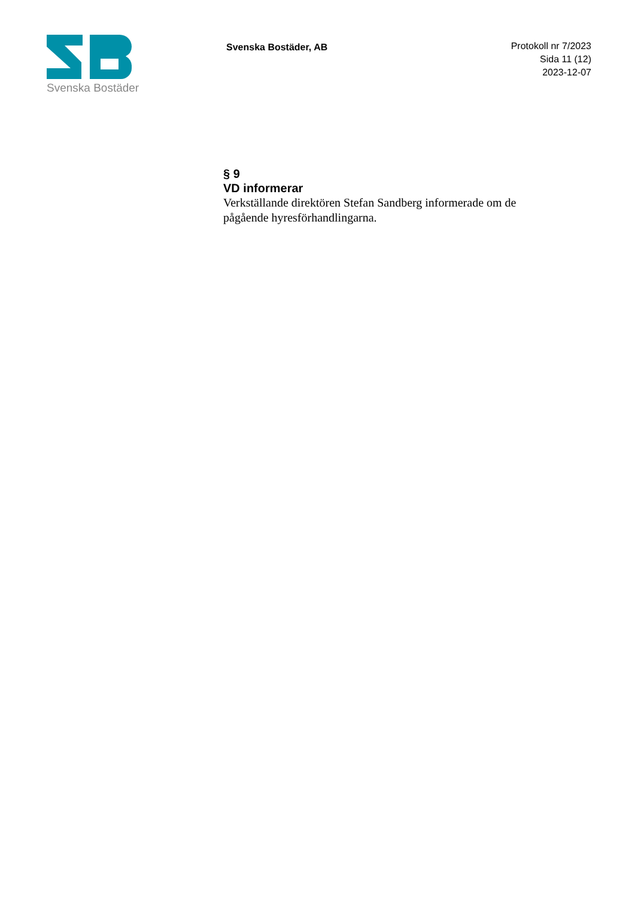Svenska Bostäder
Svenska Bostäder, AB
Protokoll nr 7/2023
Sida 11 (12)
2023-12-07
§ 9
VD informerar
Verkställande direktören Stefan Sandberg informerade om de pågående hyresförhandlingarna.